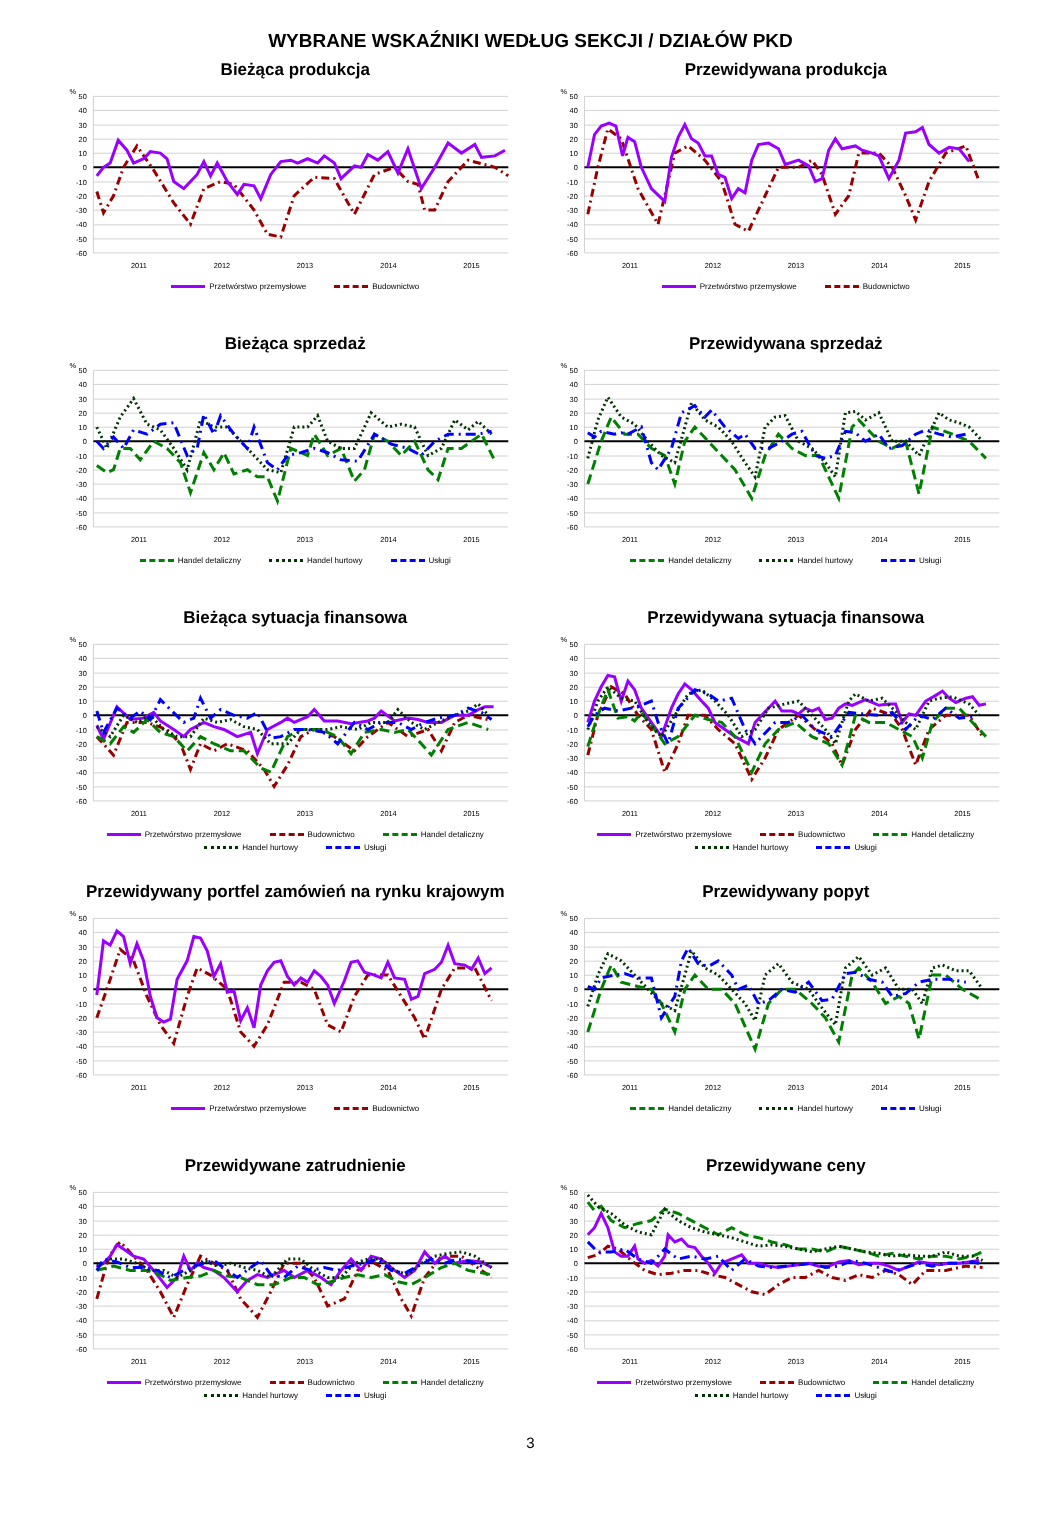WYBRANE WSKAŹNIKI WEDŁUG SEKCJI / DZIAŁÓW PKD
Bieżąca produkcja
%
50
40
30
20
10
0
-10
-20
-30
-40
-50
-60
2011
2012
2013
2014
2015
Przetwórstwo przemysłowe Budownictwo
Przewidywana produkcja
%
50
40
30
20
10
0
-10
-20
-30
-40
-50
-60
2011
2012
2013
2014
2015
Przetwórstwo przemysłowe Budownictwo
Bieżąca sprzedaż
%
50
40
30
20
10
0
-10
-20
-30
-40
-50
-60
2011
2012
2013
2014
2015
Handel detaliczny Handel hurtowy Usługi
Przewidywana sprzedaż
%
50
40
30
20
10
0
-10
-20
-30
-40
-50
-60
2011
2012
2013
2014
2015
Handel detaliczny Handel hurtowy Usługi
Bieżąca sytuacja finansowa
%
50
40
30
20
10
0
-10
-20
-30
-40
-50
-60
2011
2012
2013
2014
2015
Przetwórstwo przemysłowe Budownictwo Handel detaliczny Handel hurtowy Usługi
Przewidywana sytuacja finansowa
%
50
40
30
20
10
0
-10
-20
-30
-40
-50
-60
2011
2012
2013
2014
2015
Przetwórstwo przemysłowe Budownictwo Handel detaliczny Handel hurtowy Usługi
Przewidywany portfel zamówień na rynku krajowym
%
50
40
30
20
10
0
-10
-20
-30
-40
-50
-60
2011
2012
2013
2014
2015
Przetwórstwo przemysłowe Budownictwo
Przewidywany popyt
%
50
40
30
20
10
0
-10
-20
-30
-40
-50
-60
2011
2012
2013
2014
2015
Handel detaliczny Handel hurtowy Usługi
Przewidywane zatrudnienie
%
50
40
30
20
10
0
-10
-20
-30
-40
-50
-60
2011
2012
2013
2014
2015
Przetwórstwo przemysłowe Budownictwo Handel detaliczny Handel hurtowy Usługi
Przewidywane ceny
%
50
40
30
20
10
0
-10
-20
-30
-40
-50
-60
2011
2012
2013
2014
2015
Przetwórstwo przemysłowe Budownictwo Handel detaliczny Handel hurtowy Usługi
3